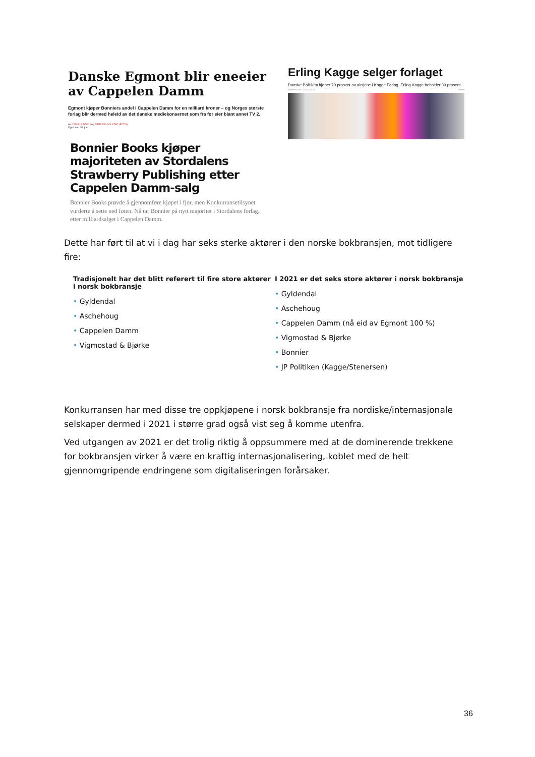Danske Egmont blir eneeier av Cappelen Damm
Egmont kjøper Bonniers andel i Cappelen Damm for en milliard kroner – og Norges største forlag blir dermed heleid av det danske mediekonsernet som fra før eier blant annet TV 2.
Av CAMILLA NORLI og FREDRIK SOLSTAD (FOTO)
Oppdatert 30. juni
Bonnier Books kjøper majoriteten av Stordalens Strawberry Publishing etter Cappelen Damm-salg
Bonnier Books prøvde å gjennomføre kjøpet i fjor, men Konkurransetilsynet vurderte å sette ned foten. Nå tar Bonnier på nytt majoritet i Stordalens forlag, etter milliardsalget i Cappelen Damm.
Erling Kagge selger forlaget
Danske Politiken kjøper 70 prosent av aksjene i Kagge Forlag. Erling Kagge beholder 30 prosent.
Publisert 1. okt. 2021 kl. 11.11 Lesetid
Dette har ført til at vi i dag har seks sterke aktører i den norske bokbransjen, mot tidligere fire:
Tradisjonelt har det blitt referert til fire store aktører i norsk bokbransje
• Gyldendal
• Aschehoug
• Cappelen Damm
• Vigmostad & Bjørke
I 2021 er det seks store aktører i norsk bokbransje
• Gyldendal
• Aschehoug
• Cappelen Damm (nå eid av Egmont 100 %)
• Vigmostad & Bjørke
• Bonnier
• JP Politiken (Kagge/Stenersen)
Konkurransen har med disse tre oppkjøpene i norsk bokbransje fra nordiske/internasjonale selskaper dermed i 2021 i større grad også vist seg å komme utenfra.
Ved utgangen av 2021 er det trolig riktig å oppsummere med at de dominerende trekkene for bokbransjen virker å være en kraftig internasjonalisering, koblet med de helt gjennomgripende endringene som digitaliseringen forårsaker.
36